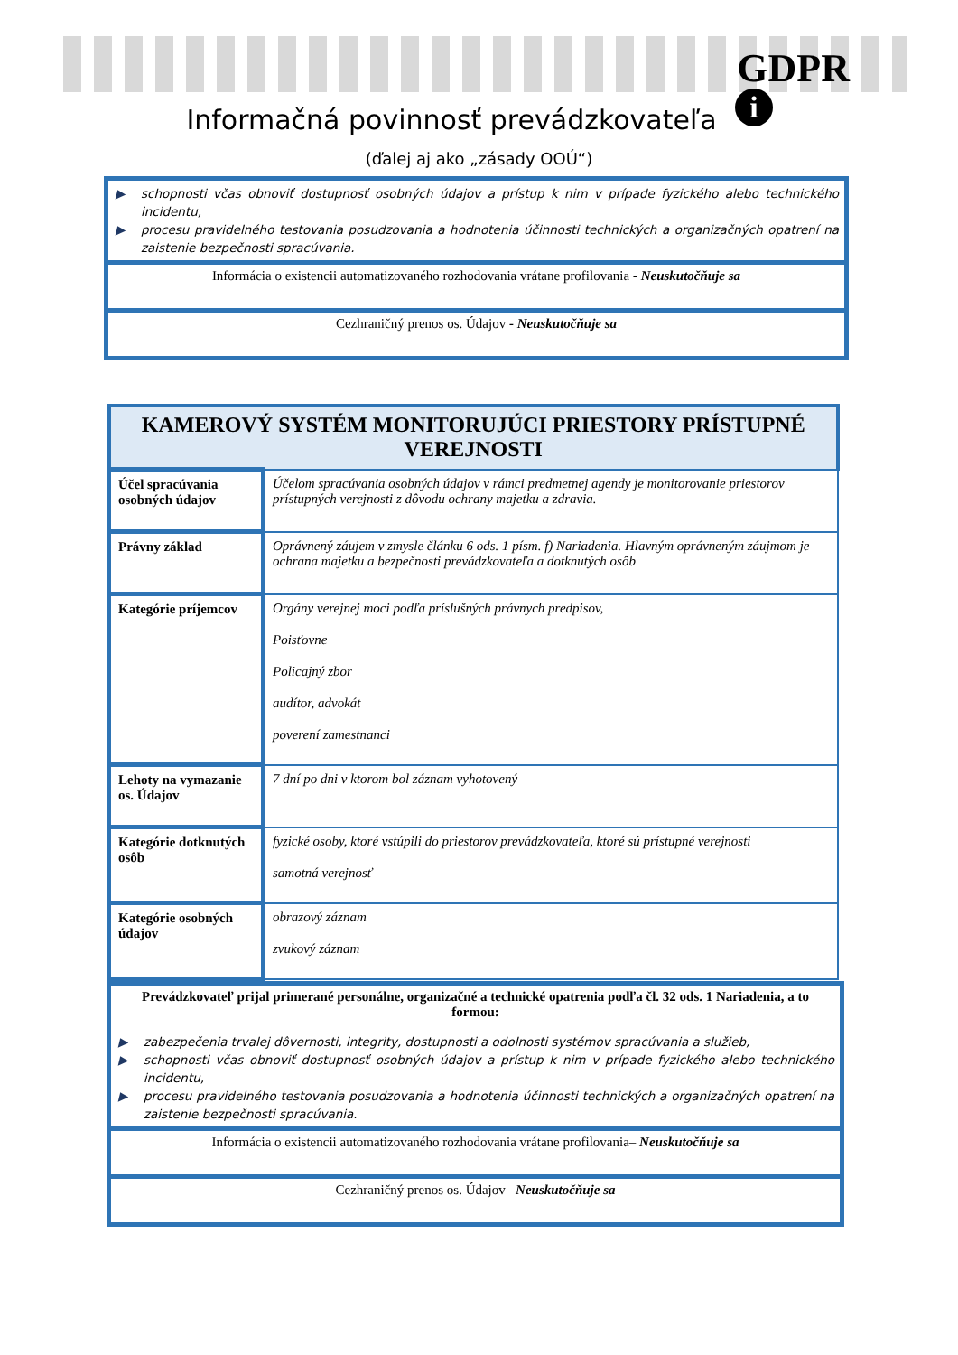GDPR
i Informačná povinnosť prevádzkovateľa
(ďalej aj ako „zásady OOÚ“)
▶ schopnosti včas obnoviť dostupnosť osobných údajov a prístup k nim v prípade fyzického alebo technického incidentu,
▶ procesu pravidelného testovania posudzovania a hodnotenia účinnosti technických a organizačných opatrení na zaistenie bezpečnosti spracúvania.
Informácia o existencii automatizovaného rozhodovania vrátane profilovania - Neuskutočňuje sa
Cezhraničný prenos os. Údajov - Neuskutočňuje sa
| KAMEROVÝ SYSTÉM MONITORUJÚCI PRIESTORY PRÍSTUPNÉ VEREJNOSTI | |
| --- | --- |
| Účel spracúvania osobných údajov | Účelom spracúvania osobných údajov v rámci predmetnej agendy je monitorovanie priestorov prístupných verejnosti z dôvodu ochrany majetku a zdravia. |
| Právny základ | Oprávnený záujem v zmysle článku 6 ods. 1 písm. f) Nariadenia. Hlavným oprávneným záujmom je ochrana majetku a bezpečnosti prevádzkovateľa a dotknutých osôb |
| Kategórie príjemcov | Orgány verejnej moci podľa príslušných právnych predpisov, Poisťovne Policajný zbor audítor, advokát poverení zamestnanci |
| Lehoty na vymazanie os. Údajov | 7 dní po dni v ktorom bol záznam vyhotovený |
| Kategórie dotknutých osôb | fyzické osoby, ktoré vstúpili do priestorov prevádzkovateľa, ktoré sú prístupné verejnosti samotná verejnosť |
| Kategórie osobných údajov | obrazový záznam zvukový záznam |
Prevádzkovateľ prijal primerané personálne, organizačné a technické opatrenia podľa čl. 32 ods. 1 Nariadenia, a to formou:
▶ zabezpečenia trvalej dôvernosti, integrity, dostupnosti a odolnosti systémov spracúvania a služieb,
▶ schopnosti včas obnoviť dostupnosť osobných údajov a prístup k nim v prípade fyzického alebo technického incidentu,
▶ procesu pravidelného testovania posudzovania a hodnotenia účinnosti technických a organizačných opatrení na zaistenie bezpečnosti spracúvania.
Informácia o existencii automatizovaného rozhodovania vrátane profilovania– Neuskutočňuje sa
Cezhraničný prenos os. Údajov– Neuskutočňuje sa